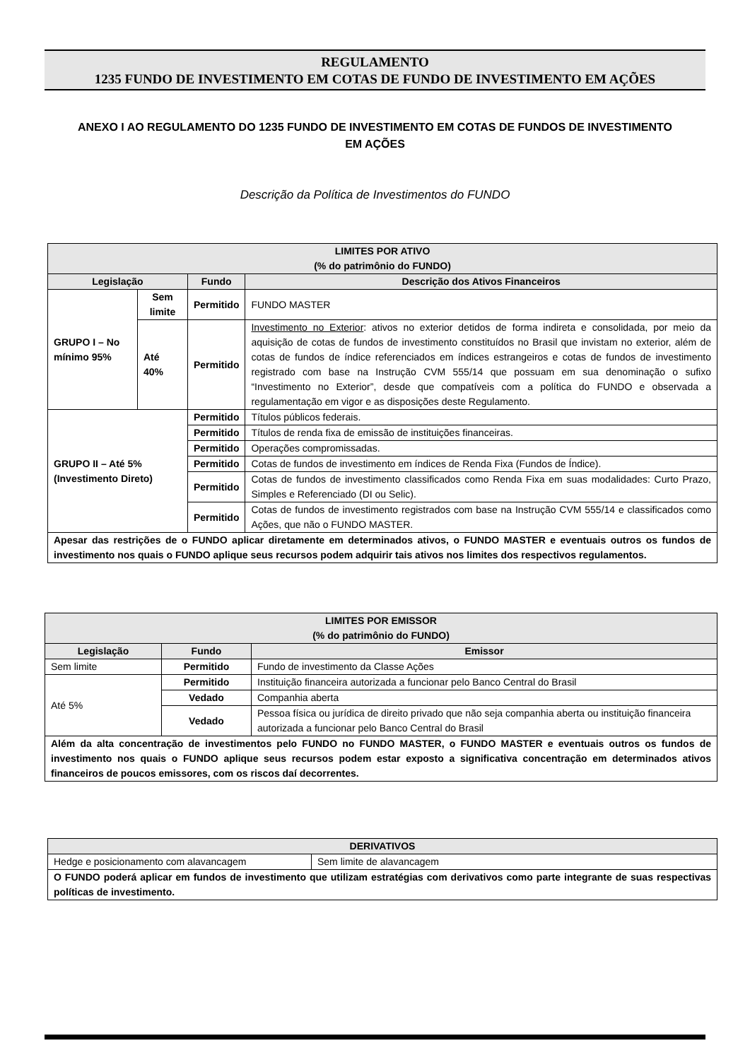REGULAMENTO
1235 FUNDO DE INVESTIMENTO EM COTAS DE FUNDO DE INVESTIMENTO EM AÇÕES
ANEXO I AO REGULAMENTO DO 1235 FUNDO DE INVESTIMENTO EM COTAS DE FUNDOS DE INVESTIMENTO EM AÇÕES
Descrição da Política de Investimentos do FUNDO
| LIMITES POR ATIVO (% do patrimônio do FUNDO) | | | |
| --- | --- | --- | --- |
| Legislação | | Fundo | Descrição dos Ativos Financeiros |
| GRUPO I – No mínimo 95% | Sem limite | Permitido | FUNDO MASTER |
| | Até 40% | Permitido | Investimento no Exterior : ativos no exterior detidos de forma indireta e consolidada, por meio da aquisição de cotas de fundos de investimento constituídos no Brasil que invistam no exterior, além de cotas de fundos de índice referenciados em índices estrangeiros e cotas de fundos de investimento registrado com base na Instrução CVM 555/14 que possuam em sua denominação o sufixo “Investimento no Exterior”, desde que compatíveis com a política do FUNDO e observada a regulamentação em vigor e as disposições deste Regulamento. |
| GRUPO II – Até 5% (Investimento Direto) | | Permitido | Títulos públicos federais. |
| | | Permitido | Títulos de renda fixa de emissão de instituições financeiras. |
| | | Permitido | Operações compromissadas. |
| | | Permitido | Cotas de fundos de investimento em índices de Renda Fixa (Fundos de Índice). |
| | | Permitido | Cotas de fundos de investimento classificados como Renda Fixa em suas modalidades: Curto Prazo, Simples e Referenciado (DI ou Selic). |
| | | Permitido | Cotas de fundos de investimento registrados com base na Instrução CVM 555/14 e classificados como Ações, que não o FUNDO MASTER. |
| Apesar das restrições de o FUNDO aplicar diretamente em determinados ativos, o FUNDO MASTER e eventuais outros os fundos de investimento nos quais o FUNDO aplique seus recursos podem adquirir tais ativos nos limites dos respectivos regulamentos. | | | |
| LIMITES POR EMISSOR (% do patrimônio do FUNDO) | | |
| --- | --- | --- |
| Legislação | Fundo | Emissor |
| Sem limite | Permitido | Fundo de investimento da Classe Ações |
| Até 5% | Permitido | Instituição financeira autorizada a funcionar pelo Banco Central do Brasil |
| | Vedado | Companhia aberta |
| | Vedado | Pessoa física ou jurídica de direito privado que não seja companhia aberta ou instituição financeira autorizada a funcionar pelo Banco Central do Brasil |
| Além da alta concentração de investimentos pelo FUNDO no FUNDO MASTER, o FUNDO MASTER e eventuais outros os fundos de investimento nos quais o FUNDO aplique seus recursos podem estar exposto a significativa concentração em determinados ativos financeiros de poucos emissores, com os riscos daí decorrentes. | | |
| DERIVATIVOS | |
| --- | --- |
| Hedge e posicionamento com alavancagem | Sem limite de alavancagem |
| O FUNDO poderá aplicar em fundos de investimento que utilizam estratégias com derivativos como parte integrante de suas respectivas políticas de investimento. | |